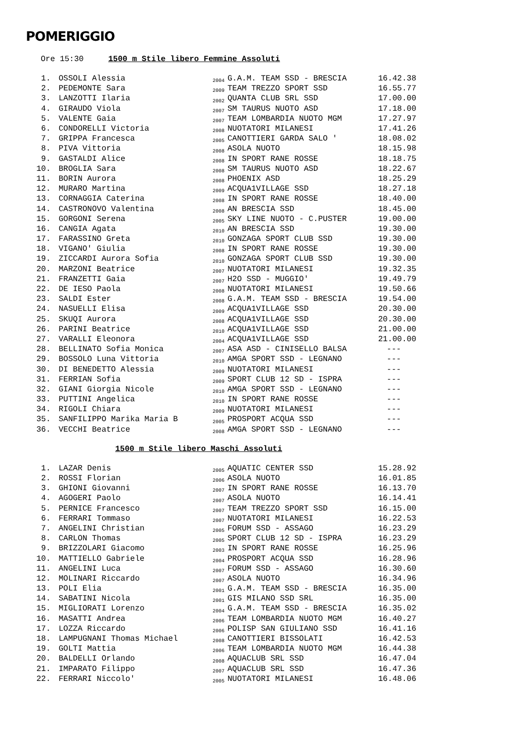POMERIGGIO
Ore 15:30 1500 m Stile libero Femmine Assoluti
| 1. | OSSOLI Alessia | 2004 | G.A.M. TEAM SSD - BRESCIA | 16.42.38 |
| 2. | PEDEMONTE Sara | 2009 | TEAM TREZZO SPORT SSD | 16.55.77 |
| 3. | LANZOTTI Ilaria | 2002 | QUANTA CLUB SRL SSD | 17.00.00 |
| 4. | GIRAUDO Viola | 2007 | SM TAURUS NUOTO ASD | 17.18.00 |
| 5. | VALENTE Gaia | 2007 | TEAM LOMBARDIA NUOTO MGM | 17.27.97 |
| 6. | CONDORELLI Victoria | 2008 | NUOTATORI MILANESI | 17.41.26 |
| 7. | GRIPPA Francesca | 2005 | CANOTTIERI GARDA SALO ' | 18.08.02 |
| 8. | PIVA Vittoria | 2008 | ASOLA NUOTO | 18.15.98 |
| 9. | GASTALDI Alice | 2008 | IN SPORT RANE ROSSE | 18.18.75 |
| 10. | BROGLIA Sara | 2008 | SM TAURUS NUOTO ASD | 18.22.67 |
| 11. | BORIN Aurora | 2008 | PHOENIX ASD | 18.25.29 |
| 12. | MURARO Martina | 2009 | ACQUA1VILLAGE SSD | 18.27.18 |
| 13. | CORNAGGIA Caterina | 2008 | IN SPORT RANE ROSSE | 18.40.00 |
| 14. | CASTRONOVO Valentina | 2008 | AN BRESCIA SSD | 18.45.00 |
| 15. | GORGONI Serena | 2005 | SKY LINE NUOTO - C.PUSTER | 19.00.00 |
| 16. | CANGIA Agata | 2010 | AN BRESCIA SSD | 19.30.00 |
| 17. | FARASSINO Greta | 2010 | GONZAGA SPORT CLUB SSD | 19.30.00 |
| 18. | VIGANO' Giulia | 2008 | IN SPORT RANE ROSSE | 19.30.00 |
| 19. | ZICCARDI Aurora Sofia | 2010 | GONZAGA SPORT CLUB SSD | 19.30.00 |
| 20. | MARZONI Beatrice | 2007 | NUOTATORI MILANESI | 19.32.35 |
| 21. | FRANZETTI Gaia | 2007 | H2O SSD - MUGGIO' | 19.49.79 |
| 22. | DE IESO Paola | 2008 | NUOTATORI MILANESI | 19.50.66 |
| 23. | SALDI Ester | 2008 | G.A.M. TEAM SSD - BRESCIA | 19.54.00 |
| 24. | NASUELLI Elisa | 2009 | ACQUA1VILLAGE SSD | 20.30.00 |
| 25. | SKUQI Aurora | 2008 | ACQUA1VILLAGE SSD | 20.30.00 |
| 26. | PARINI Beatrice | 2010 | ACQUA1VILLAGE SSD | 21.00.00 |
| 27. | VARALLI Eleonora | 2004 | ACQUA1VILLAGE SSD | 21.00.00 |
| 28. | BELLINATO Sofia Monica | 2007 | ASA ASD - CINISELLO BALSA | --- |
| 29. | BOSSOLO Luna Vittoria | 2010 | AMGA SPORT SSD - LEGNANO | --- |
| 30. | DI BENEDETTO Alessia | 2009 | NUOTATORI MILANESI | --- |
| 31. | FERRIAN Sofia | 2009 | SPORT CLUB 12 SD - ISPRA | --- |
| 32. | GIANI Giorgia Nicole | 2010 | AMGA SPORT SSD - LEGNANO | --- |
| 33. | PUTTINI Angelica | 2010 | IN SPORT RANE ROSSE | --- |
| 34. | RIGOLI Chiara | 2009 | NUOTATORI MILANESI | --- |
| 35. | SANFILIPPO Marika Maria B | 2005 | PROSPORT ACQUA SSD | --- |
| 36. | VECCHI Beatrice | 2008 | AMGA SPORT SSD - LEGNANO | --- |
1500 m Stile libero Maschi Assoluti
| 1. | LAZAR Denis | 2005 | AQUATIC CENTER SSD | 15.28.92 |
| 2. | ROSSI Florian | 2006 | ASOLA NUOTO | 16.01.85 |
| 3. | GHIONI Giovanni | 2007 | IN SPORT RANE ROSSE | 16.13.70 |
| 4. | AGOGERI Paolo | 2007 | ASOLA NUOTO | 16.14.41 |
| 5. | PERNICE Francesco | 2007 | TEAM TREZZO SPORT SSD | 16.15.00 |
| 6. | FERRARI Tommaso | 2007 | NUOTATORI MILANESI | 16.22.53 |
| 7. | ANGELINI Christian | 2005 | FORUM SSD - ASSAGO | 16.23.29 |
| 8. | CARLON Thomas | 2005 | SPORT CLUB 12 SD - ISPRA | 16.23.29 |
| 9. | BRIZZOLARI Giacomo | 2003 | IN SPORT RANE ROSSE | 16.25.96 |
| 10. | MATTIELLO Gabriele | 2004 | PROSPORT ACQUA SSD | 16.28.96 |
| 11. | ANGELINI Luca | 2007 | FORUM SSD - ASSAGO | 16.30.60 |
| 12. | MOLINARI Riccardo | 2007 | ASOLA NUOTO | 16.34.96 |
| 13. | POLI Elia | 2001 | G.A.M. TEAM SSD - BRESCIA | 16.35.00 |
| 14. | SABATINI Nicola | 2001 | GIS MILANO SSD SRL | 16.35.00 |
| 15. | MIGLIORATI Lorenzo | 2004 | G.A.M. TEAM SSD - BRESCIA | 16.35.02 |
| 16. | MASATTI Andrea | 2006 | TEAM LOMBARDIA NUOTO MGM | 16.40.27 |
| 17. | LOZZA Riccardo | 2006 | POLISP SAN GIULIANO SSD | 16.41.16 |
| 18. | LAMPUGNANI Thomas Michael | 2008 | CANOTTIERI BISSOLATI | 16.42.53 |
| 19. | GOLTI Mattia | 2006 | TEAM LOMBARDIA NUOTO MGM | 16.44.38 |
| 20. | BALDELLI Orlando | 2008 | AQUACLUB SRL SSD | 16.47.04 |
| 21. | IMPARATO Filippo | 2007 | AQUACLUB SRL SSD | 16.47.36 |
| 22. | FERRARI Niccolo' | 2005 | NUOTATORI MILANESI | 16.48.06 |